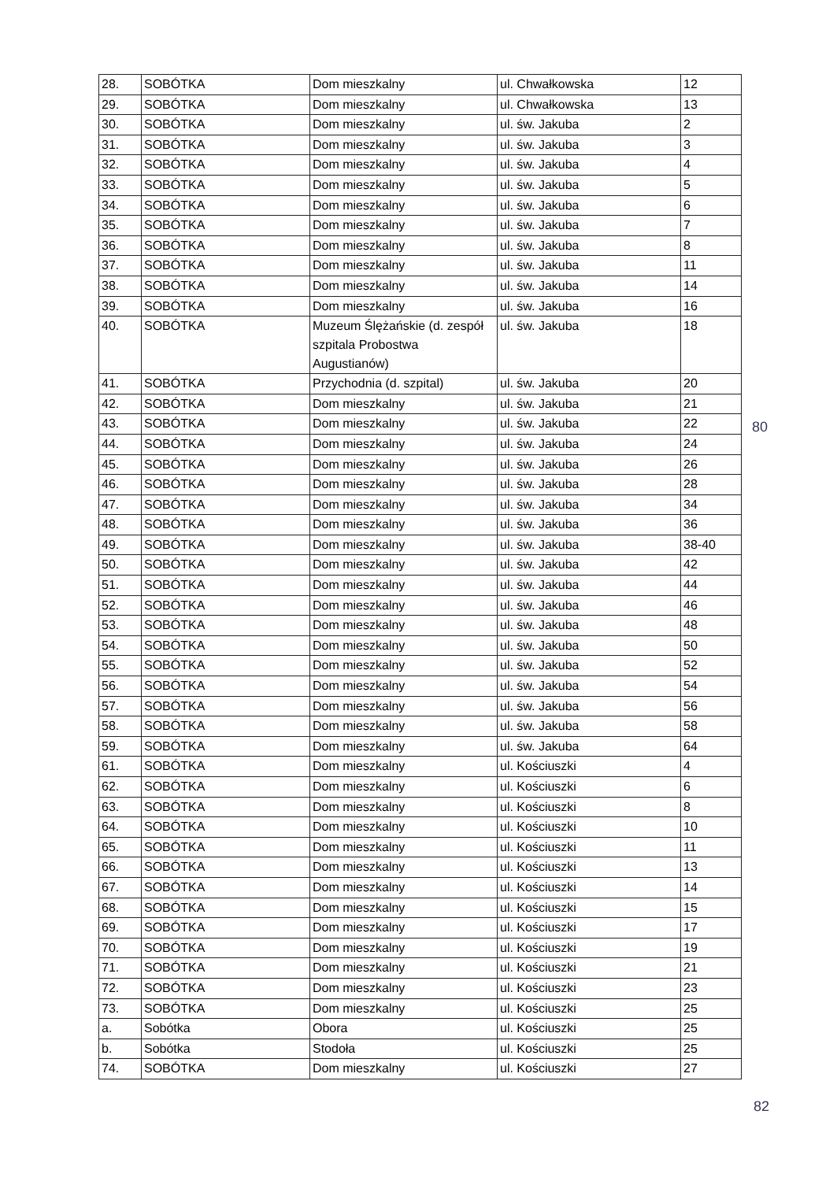| 28. | SOBÓTKA | Dom mieszkalny | ul. Chwałkowska | 12 |
| 29. | SOBÓTKA | Dom mieszkalny | ul. Chwałkowska | 13 |
| 30. | SOBÓTKA | Dom mieszkalny | ul. św. Jakuba | 2 |
| 31. | SOBÓTKA | Dom mieszkalny | ul. św. Jakuba | 3 |
| 32. | SOBÓTKA | Dom mieszkalny | ul. św. Jakuba | 4 |
| 33. | SOBÓTKA | Dom mieszkalny | ul. św. Jakuba | 5 |
| 34. | SOBÓTKA | Dom mieszkalny | ul. św. Jakuba | 6 |
| 35. | SOBÓTKA | Dom mieszkalny | ul. św. Jakuba | 7 |
| 36. | SOBÓTKA | Dom mieszkalny | ul. św. Jakuba | 8 |
| 37. | SOBÓTKA | Dom mieszkalny | ul. św. Jakuba | 11 |
| 38. | SOBÓTKA | Dom mieszkalny | ul. św. Jakuba | 14 |
| 39. | SOBÓTKA | Dom mieszkalny | ul. św. Jakuba | 16 |
| 40. | SOBÓTKA | Muzeum Ślężańskie (d. zespół szpitala Probostwa Augustianów) | ul. św. Jakuba | 18 |
| 41. | SOBÓTKA | Przychodnia (d. szpital) | ul. św. Jakuba | 20 |
| 42. | SOBÓTKA | Dom mieszkalny | ul. św. Jakuba | 21 |
| 43. | SOBÓTKA | Dom mieszkalny | ul. św. Jakuba | 22 |
| 44. | SOBÓTKA | Dom mieszkalny | ul. św. Jakuba | 24 |
| 45. | SOBÓTKA | Dom mieszkalny | ul. św. Jakuba | 26 |
| 46. | SOBÓTKA | Dom mieszkalny | ul. św. Jakuba | 28 |
| 47. | SOBÓTKA | Dom mieszkalny | ul. św. Jakuba | 34 |
| 48. | SOBÓTKA | Dom mieszkalny | ul. św. Jakuba | 36 |
| 49. | SOBÓTKA | Dom mieszkalny | ul. św. Jakuba | 38-40 |
| 50. | SOBÓTKA | Dom mieszkalny | ul. św. Jakuba | 42 |
| 51. | SOBÓTKA | Dom mieszkalny | ul. św. Jakuba | 44 |
| 52. | SOBÓTKA | Dom mieszkalny | ul. św. Jakuba | 46 |
| 53. | SOBÓTKA | Dom mieszkalny | ul. św. Jakuba | 48 |
| 54. | SOBÓTKA | Dom mieszkalny | ul. św. Jakuba | 50 |
| 55. | SOBÓTKA | Dom mieszkalny | ul. św. Jakuba | 52 |
| 56. | SOBÓTKA | Dom mieszkalny | ul. św. Jakuba | 54 |
| 57. | SOBÓTKA | Dom mieszkalny | ul. św. Jakuba | 56 |
| 58. | SOBÓTKA | Dom mieszkalny | ul. św. Jakuba | 58 |
| 59. | SOBÓTKA | Dom mieszkalny | ul. św. Jakuba | 64 |
| 61. | SOBÓTKA | Dom mieszkalny | ul. Kościuszki | 4 |
| 62. | SOBÓTKA | Dom mieszkalny | ul. Kościuszki | 6 |
| 63. | SOBÓTKA | Dom mieszkalny | ul. Kościuszki | 8 |
| 64. | SOBÓTKA | Dom mieszkalny | ul. Kościuszki | 10 |
| 65. | SOBÓTKA | Dom mieszkalny | ul. Kościuszki | 11 |
| 66. | SOBÓTKA | Dom mieszkalny | ul. Kościuszki | 13 |
| 67. | SOBÓTKA | Dom mieszkalny | ul. Kościuszki | 14 |
| 68. | SOBÓTKA | Dom mieszkalny | ul. Kościuszki | 15 |
| 69. | SOBÓTKA | Dom mieszkalny | ul. Kościuszki | 17 |
| 70. | SOBÓTKA | Dom mieszkalny | ul. Kościuszki | 19 |
| 71. | SOBÓTKA | Dom mieszkalny | ul. Kościuszki | 21 |
| 72. | SOBÓTKA | Dom mieszkalny | ul. Kościuszki | 23 |
| 73. | SOBÓTKA | Dom mieszkalny | ul. Kościuszki | 25 |
| a. | Sobótka | Obora | ul. Kościuszki | 25 |
| b. | Sobótka | Stodoła | ul. Kościuszki | 25 |
| 74. | SOBÓTKA | Dom mieszkalny | ul. Kościuszki | 27 |
80
82